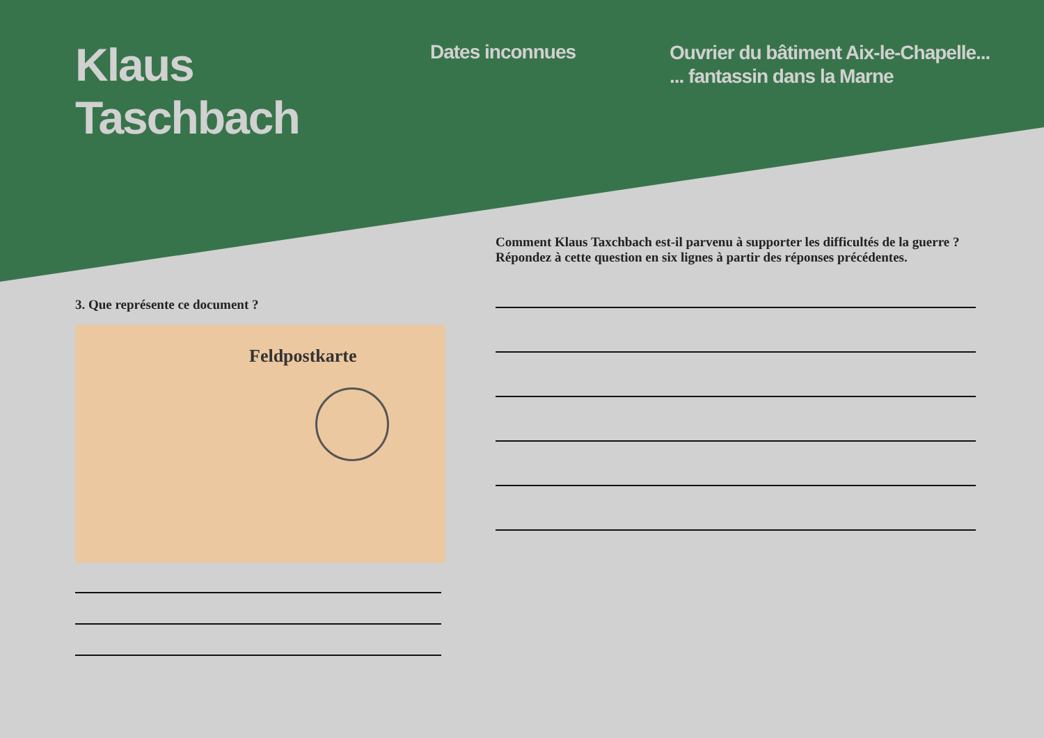Klaus
Taschbach
Dates inconnues
Ouvrier du bâtiment Aix-le-Chapelle...
... fantassin dans la Marne
3. Que représente ce document ?
Feldpostkarte
Comment Klaus Taxchbach est-il parvenu à supporter les difficultés de la guerre ?
Répondez à cette question en six lignes à partir des réponses précédentes.